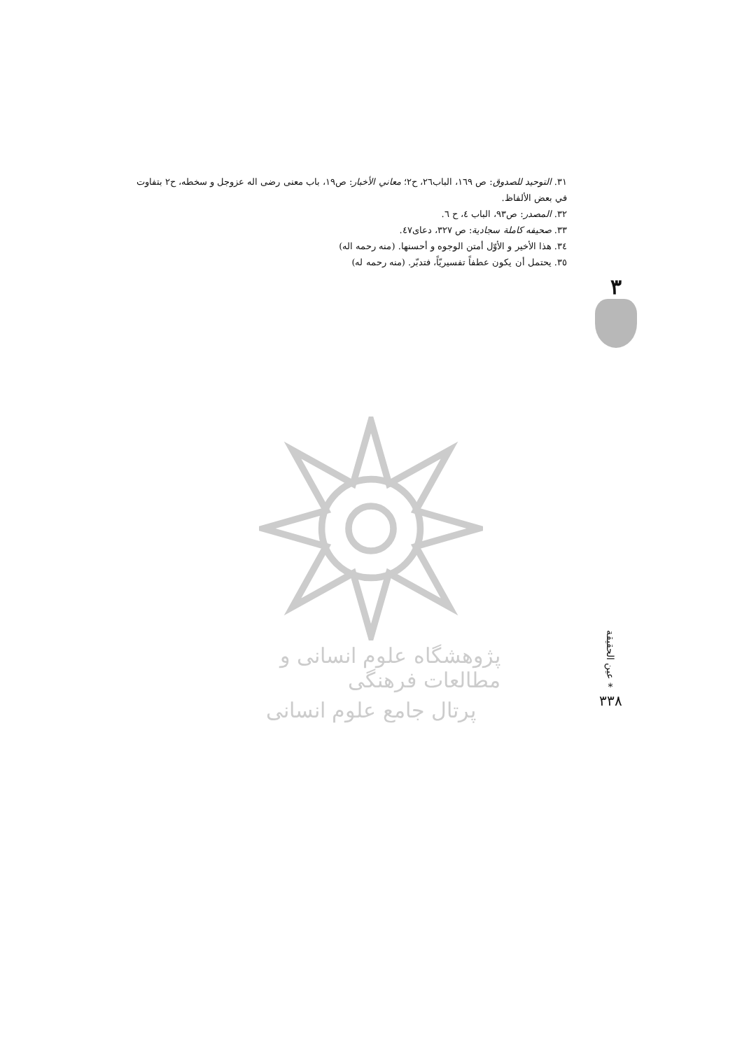٣١. التوحيد للصدوق: ص ١٦٩، الباب٢٦، ح٢؛ معاني الأخبار: ص١٩، باب معنى رضى اله عزوجل و سخطه، ح٢ بتفاوت في بعض الألفاظ.
٣٢. المصدر: ص٩٣، الباب ٤، ح ٦.
٣٣. صحيفه كاملة سجادية: ص ٣٢٧، دعاى٤٧.
٣٤. هذا الأخير و الأوّل أمتن الوجوه و أحسنها. (منه رحمه اله)
٣٥. يحتمل أن يكون عطفاً تفسيريّاً، فتدبّر. (منه رحمه له)
٣
پژوهشگاه علوم انسانی و مطالعات فرهنگی
پرتال جامع علوم انسانی
عين الحقيقة
*
٣٣٨